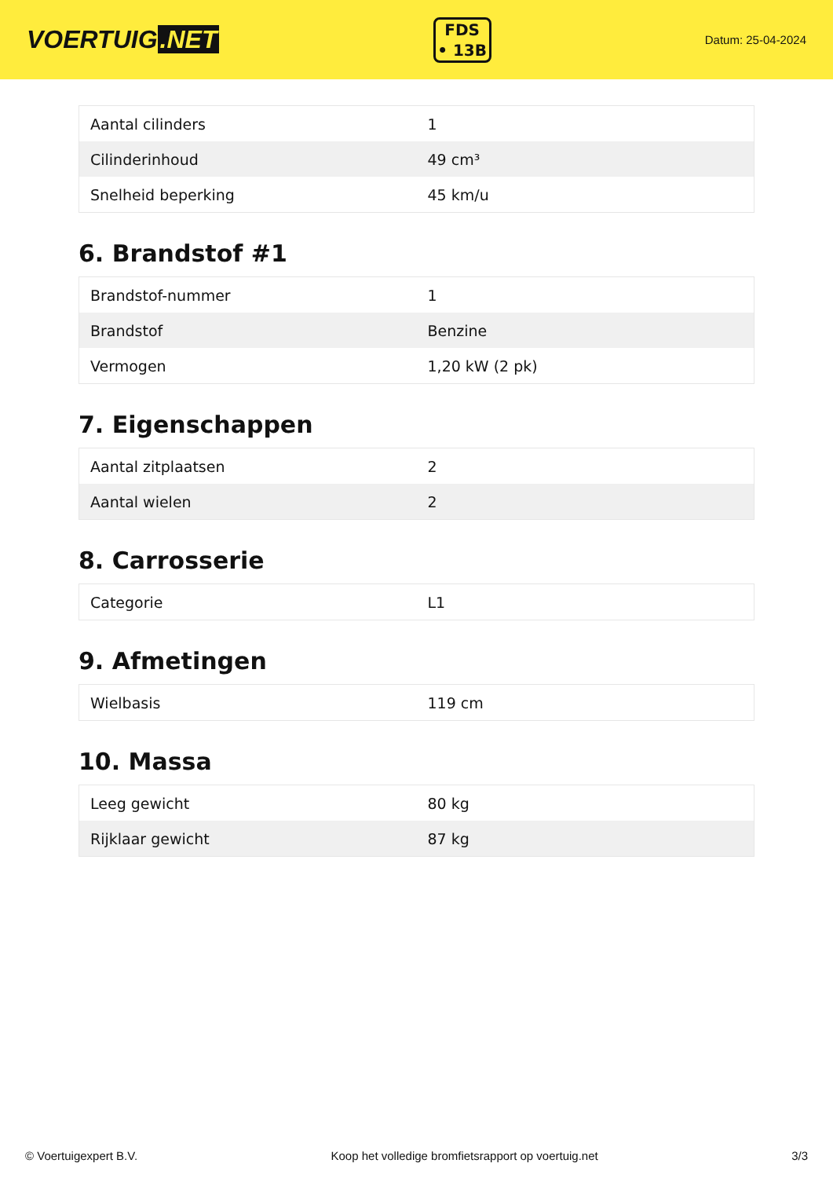VOERTUIG.NET
FDS
• 13B
Datum: 25-04-2024
| Aantal cilinders | 1 |
| Cilinderinhoud | 49 cm³ |
| Snelheid beperking | 45 km/u |
6. Brandstof #1
| Brandstof-nummer | 1 |
| Brandstof | Benzine |
| Vermogen | 1,20 kW (2 pk) |
7. Eigenschappen
| Aantal zitplaatsen | 2 |
| Aantal wielen | 2 |
8. Carrosserie
| Categorie | L1 |
9. Afmetingen
| Wielbasis | 119 cm |
10. Massa
| Leeg gewicht | 80 kg |
| Rijklaar gewicht | 87 kg |
© Voertuigexpert B.V. Koop het volledige bromfietsrapport op voertuig.net 3/3